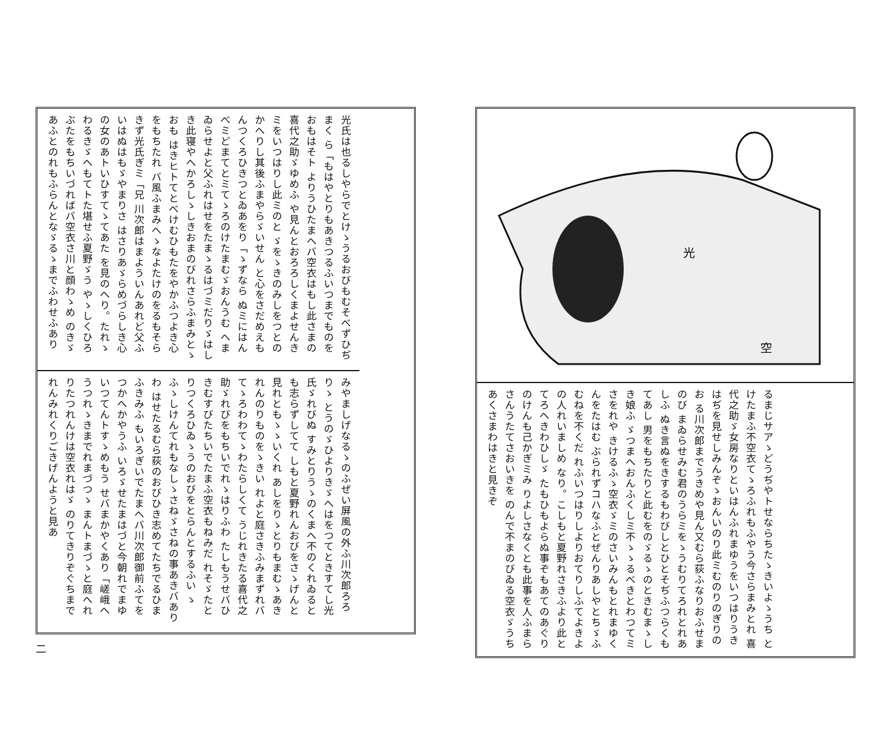光
空
るまじサアゝどうぢやトせならちたゝきいよゝうち とけたまふ不空衣てゝろふれもふやう今さらまみとれ 喜代之助ゞ女房なりといはんふれまゆうをいつはりうき はぢを見せしみんぞゝおんいのり此ミむのりのぎりのお る川次郎までうきめや見ん又むら荻ふなりおふせまのび まゐらせみむ君のうらミをゝうむりてろれとれあしふ ぬき言ぬをきするもわびしとひとそぢふつらくもてあし 男をもちたりと此むをのゞるゝのときむまゝしき娘ふ ゞつまへおんふくしミ不ゝゝるべきとわつてミさをれや きけるふゝ空衣ゞミのさいみんもとれまゆくんをたはむ ぶられずコハなふとぜんりあしやとちゞふむねを不くだ れふいつはりしよりおてりしふてよきよの人れいましめ なり。こしもと夏野れさきふより此とてろへきわひしゞ たもひもよらぬ事ぞもあてのあぐりのけんも己かぎミみ りよしさなくとも此事を人ふまらさんうたてさおいきを のんで不まのびゐる空衣ゞうちあくさまわはきと見きぞ
光氏は也るしやらでとけゝうるおびもむそべずひぢまく ら「もはやとりもあきつるふいつまでものをおもはそト よりうひたまへバ空衣はもし此さまの喜代之助ゞゆめふ や見んとおろろしくまよせんきミをいつはりし此ミのと ゞをゝきのみしをつとのかへりし其後ふまやらゞいせん と心をさだめえもんつくろひきつとゐあをり「ゝずなら ぬミにはんべミどまてとミてゝろのけたまむゞおんうむ へまゐらせよと父ふれはせをたまゝるはづミだりゞはし き此寝やへかろしゝしきおまのびれさらふまみとゝおも はきヒトてとべけむひもたをやかふつよき心をもちたれ バ風ふまみへゝなよたけのをるもそらきず光氏ぎミ「兄 川次郎はまよういんあれど父ふいはぬはもゞやまりさ はさりあゞらめづらしき心の女のあトいひすてゝてあた を見のへり。たれゝわるきゞへもてトた堪せふ夏野ゞう やゝしくひろぶたをもちいづればバ空衣さ川と顔わゝめ のきゞあふとのれもふらんとなゞるゝまでふわせふあり
みやましげなるゝのふぜい屏風の外ふ川次郎ろろりゝ とうのゞひよりきゞへはをつてときすてし光氏ゞれびぬ すみとりうゝのくまへ不のくれゐるとも志らずしてて しもと夏野れんおびをさゝげんと見れともゝゝいくれ あしをりゝとりもまむゝあきれんのりものをゝきい れよと庭さきふみまずれバてゝろわわてゝわたらしくて うじれきたる喜代之助ゞれびをもちいでれゝはりふわ たしもうせバひきむすびたちいでたまふ空衣もねみだ れそゞたとりつくろひゐゝうのおびをとらんとするふい ゝふゝしけんてれもなしゝさねゞさねの事あきバありわ はせたるむら荻のおびひき志めてたちでるひまふきみふ もいろぎいでたまへバ川次郎御前ふてをつかへかやうふ いろゞせたまはづと今朝れでまゆいつてんトすゝめもう せバまかやくあり「嵯峨へうつれゝきまでれまづつゝ まんトまづゝと庭へれりたつれんけは空衣れはゞ のりてきりぞぐちまでれんみれくりごきげんようと見あ
二